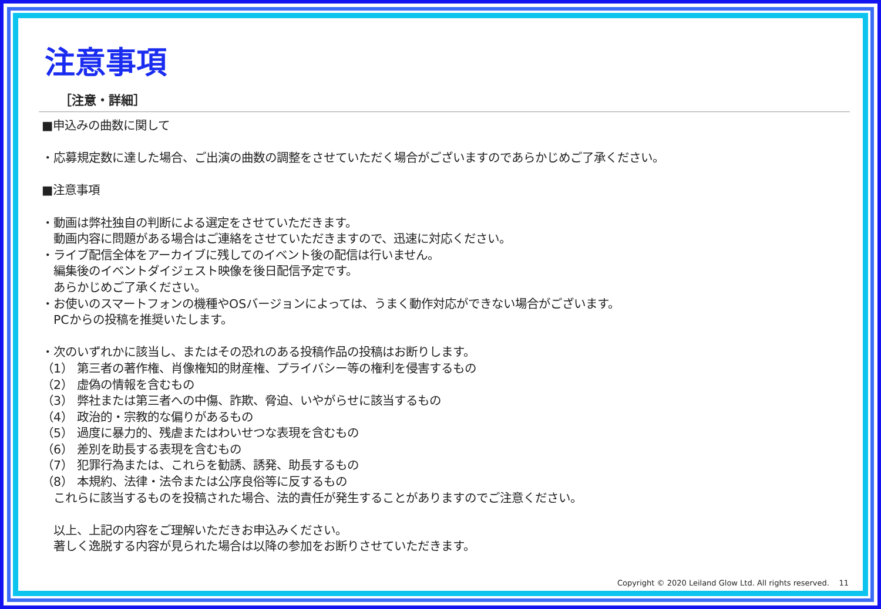注意事項
［注意・詳細］
■申込みの曲数に関して
・応募規定数に達した場合、ご出演の曲数の調整をさせていただく場合がございますのであらかじめご了承ください。
■注意事項
・動画は弊社独自の判断による選定をさせていただきます。
　動画内容に問題がある場合はご連絡をさせていただきますので、迅速に対応ください。
・ライブ配信全体をアーカイブに残してのイベント後の配信は行いません。
　編集後のイベントダイジェスト映像を後日配信予定です。
　あらかじめご了承ください。
・お使いのスマートフォンの機種やOSバージョンによっては、うまく動作対応ができない場合がございます。
　PCからの投稿を推奨いたします。
・次のいずれかに該当し、またはその恐れのある投稿作品の投稿はお断りします。
（1） 第三者の著作権、肖像権知的財産権、プライバシー等の権利を侵害するもの
（2） 虚偽の情報を含むもの
（3） 弊社または第三者への中傷、詐欺、脅迫、いやがらせに該当するもの
（4） 政治的・宗教的な偏りがあるもの
（5） 過度に暴力的、残虐またはわいせつな表現を含むもの
（6） 差別を助長する表現を含むもの
（7） 犯罪行為または、これらを勧誘、誘発、助長するもの
（8） 本規約、法律・法令または公序良俗等に反するもの
　これらに該当するものを投稿された場合、法的責任が発生することがありますのでご注意ください。
　以上、上記の内容をご理解いただきお申込みください。
　著しく逸脱する内容が見られた場合は以降の参加をお断りさせていただきます。
Copyright © 2020 Leiland Glow Ltd. All rights reserved. 11